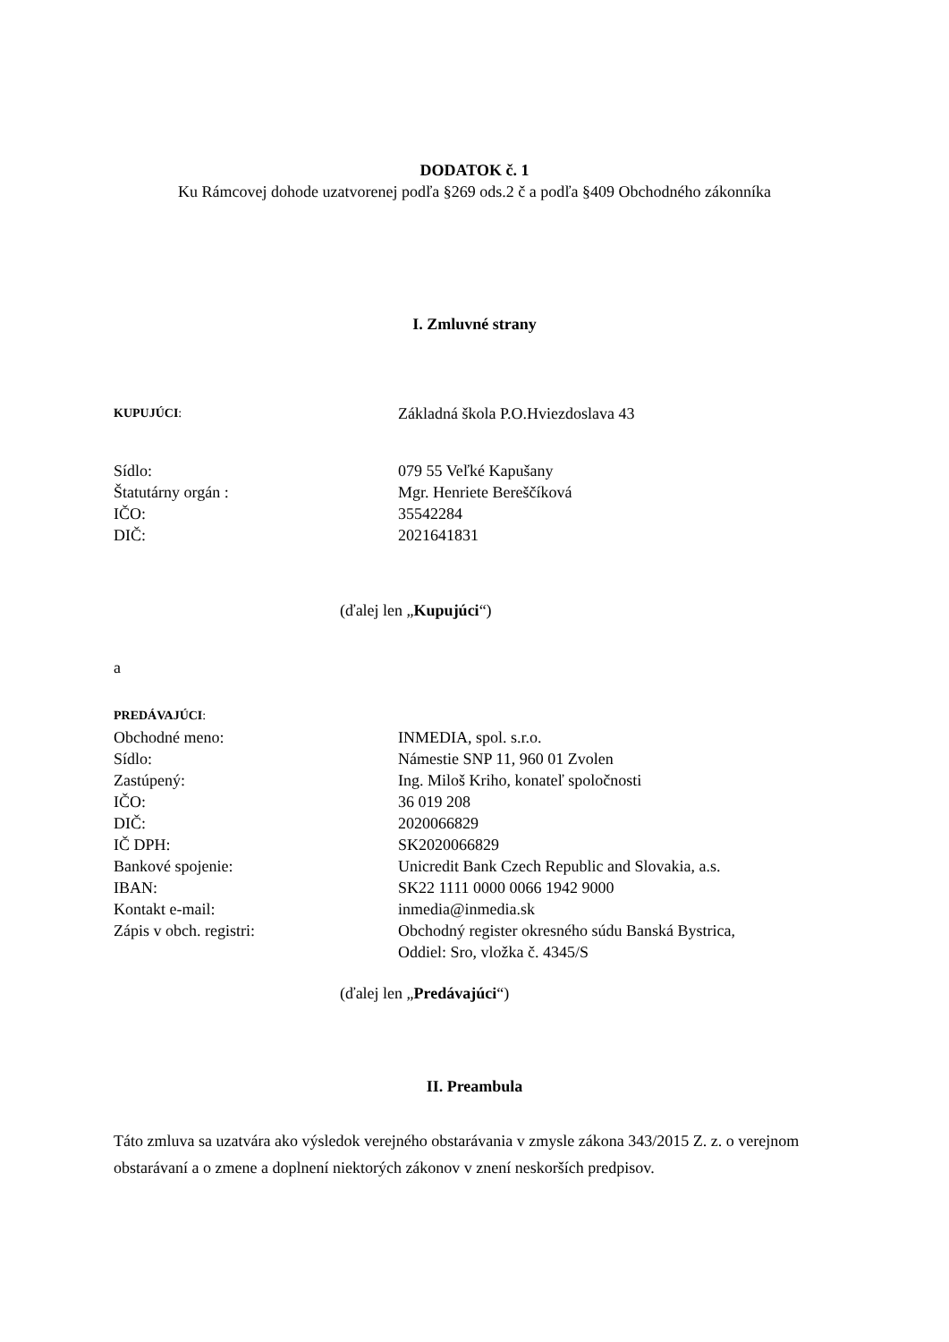DODATOK č. 1
Ku Rámcovej dohode uzatvorenej podľa §269 ods.2 č a podľa §409 Obchodného zákonníka
I. Zmluvné strany
KUPUJÚCI:
Základná škola P.O.Hviezdoslava 43
Sídlo: 079 55 Veľké Kapušany
Štatutárny orgán : Mgr. Henriete Bereščíková
IČO: 35542284
DIČ: 2021641831
(ďalej len „Kupujúci“)
a
PREDÁVAJÚCI:
Obchodné meno: INMEDIA, spol. s.r.o.
Sídlo: Námestie SNP 11, 960 01 Zvolen
Zastúpený: Ing. Miloš Kriho, konateľ spoločnosti
IČO: 36 019 208
DIČ: 2020066829
IČ DPH: SK2020066829
Bankové spojenie: Unicredit Bank Czech Republic and Slovakia, a.s.
IBAN: SK22 1111 0000 0066 1942 9000
Kontakt e-mail: inmedia@inmedia.sk
Zápis v obch. registri: Obchodný register okresného súdu Banská Bystrica,
Oddiel: Sro, vložka č. 4345/S
(ďalej len „Predávajúci“)
II. Preambula
Táto zmluva sa uzatvára ako výsledok verejného obstarávania v zmysle zákona 343/2015 Z. z. o verejnom obstarávaní a o zmene a doplnení niektorých zákonov v znení neskorších predpisov.